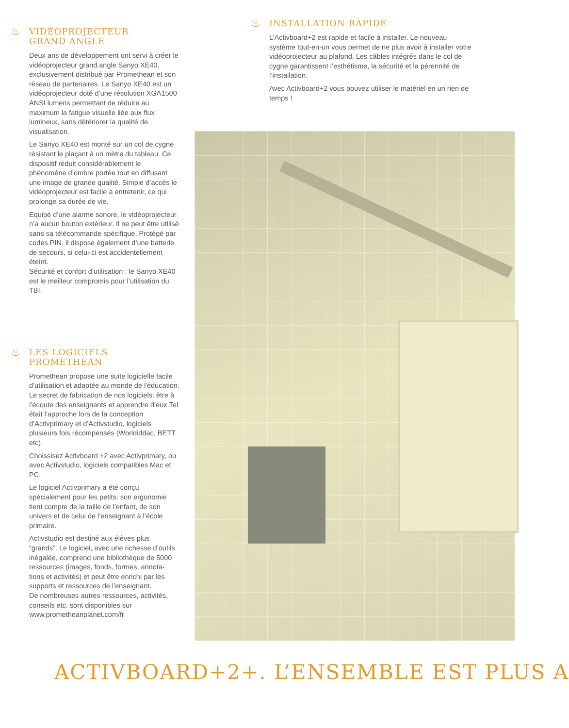♨ VIDÉOPROJECTEUR
GRAND ANGLE
Deux ans de développement ont servi à créer le vidéoprojecteur grand angle Sanyo XE40, exclusivement distribué par Promethean et son réseau de partenaires. Le Sanyo XE40 est un vidéoprojecteur doté d’une résolution XGA1500 ANSI lumens permettant de réduire au maximum la fatigue visuelle liée aux flux lumineux, sans détériorer la qualité de visualisation.
Le Sanyo XE40 est monté sur un col de cygne résistant le plaçant à un mètre du tableau. Ce dispositif réduit considérablement le phénomène d’ombre portée tout en diffusant une image de grande qualité. Simple d’accès le vidéoprojecteur est facile à entretenir, ce qui prolonge sa durée de vie.
Equipé d’une alarme sonore, le vidéoprojecteur n’a aucun bouton extérieur. Il ne peut être utilisé sans sa télécommande spécifique. Protégé par codes PIN, il dispose également d’une batterie de secours, si celui-ci est accidentellement éteint.
Sécurité et confort d’utilisation : le Sanyo XE40 est le meilleur compromis pour l’utilisation du TBI.
♨ LES LOGICIELS PROMETHEAN
Promethean propose une suite logicielle facile d’utilisation et adaptée au monde de l'éducation. Le secret de fabrication de nos logiciels: être à l’écoute des enseignants et apprendre d’eux.Tel était l’approche lors de la conception d’Activprimary et d’Activstudio, logiciels plusieurs fois récompensés (Worldiddac, BETT etc).
Choissisez Activboard +2 avec Activprimary, ou avec Activstudio, logiciels compatibles Mac et PC.
Le logiciel Activprimary a été conçu spécialement pour les petits: son ergonomie tient compte de la taille de l’enfant, de son univers et de celui de l’enseignant à l’école primaire.
Activstudio est destiné aux élèves plus “grands”. Le logiciel, avec une richesse d’outils inégalée, comprend une bibliothèque de 5000 ressources (images, fonds, formes, annota-tions et activités) et peut être enrichi par les supports et ressources de l’enseignant.
De nombreuses autres ressources, activités, conseils etc. sont disponibles sur www.prometheanplanet.com/fr
♨ INSTALLATION RAPIDE
L’Activboard+2 est rapide et facile à installer. Le nouveau système tout-en-un vous permet de ne plus avoir à installer votre vidéoprojecteur au plafond. Les câbles intégrés dans le col de cygne garantissent l’esthétisme, la sécurité et la pérennité de l’installation.
Avec Activboard+2 vous pouvez utiliser le matériel en un rien de temps !
ACTIVBOARD+2+. L’ENSEMBLE EST PLUS A